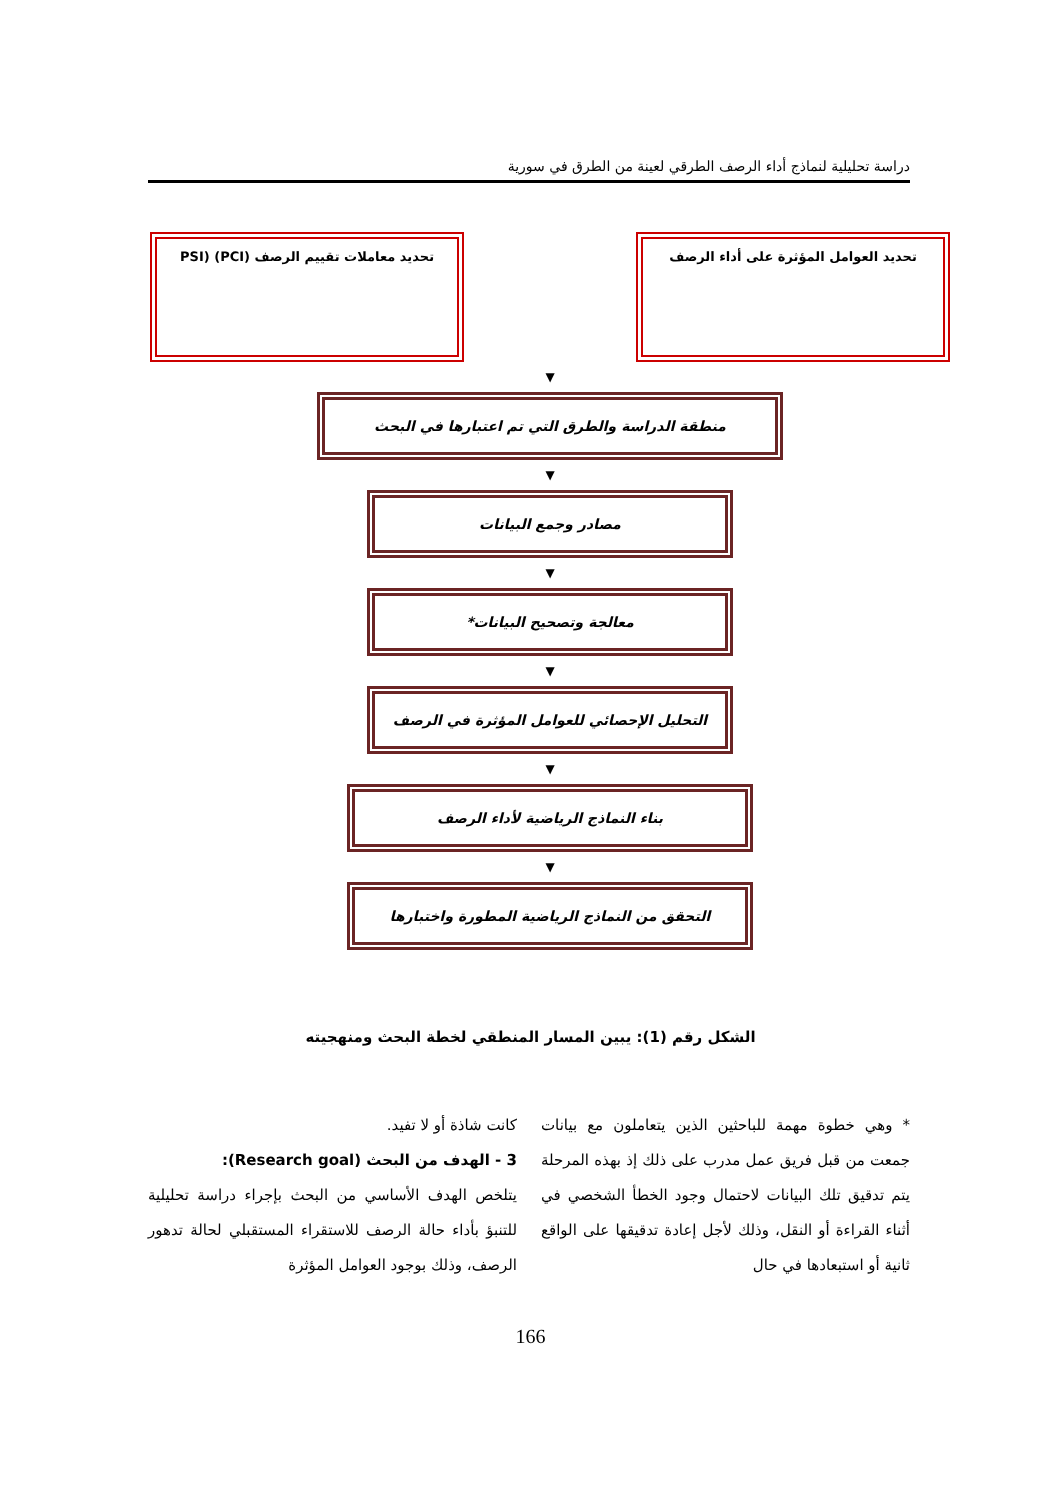دراسة تحليلية لنماذج أداء الرصف الطرقي لعينة من الطرق في سورية
تحديد العوامل المؤثرة على أداء الرصف
تحديد معاملات تقييم الرصف (PCI) (PSI
▼
منطقة الدراسة والطرق التي تم اعتبارها في البحث
▼
مصادر وجمع البيانات
▼
معالجة وتصحيح البيانات*
▼
التحليل الإحصائي للعوامل المؤثرة في الرصف
▼
بناء النماذج الرياضية لأداء الرصف
▼
التحقق من النماذج الرياضية المطورة واختبارها
الشكل رقم (1): يبين المسار المنطقي لخطة البحث ومنهجيته
* وهي خطوة مهمة للباحثين الذين يتعاملون مع بيانات جمعت من قبل فريق عمل مدرب على ذلك إذ بهذه المرحلة يتم تدقيق تلك البيانات لاحتمال وجود الخطأ الشخصي في أثناء القراءة أو النقل، وذلك لأجل إعادة تدقيقها على الواقع ثانية أو استبعادها في حال
كانت شاذة أو لا تفيد.
3 - الهدف من البحث (Research goal):
يتلخص الهدف الأساسي من البحث بإجراء دراسة تحليلية للتنبؤ بأداء حالة الرصف للاستقراء المستقبلي لحالة تدهور الرصف، وذلك بوجود العوامل المؤثرة
166